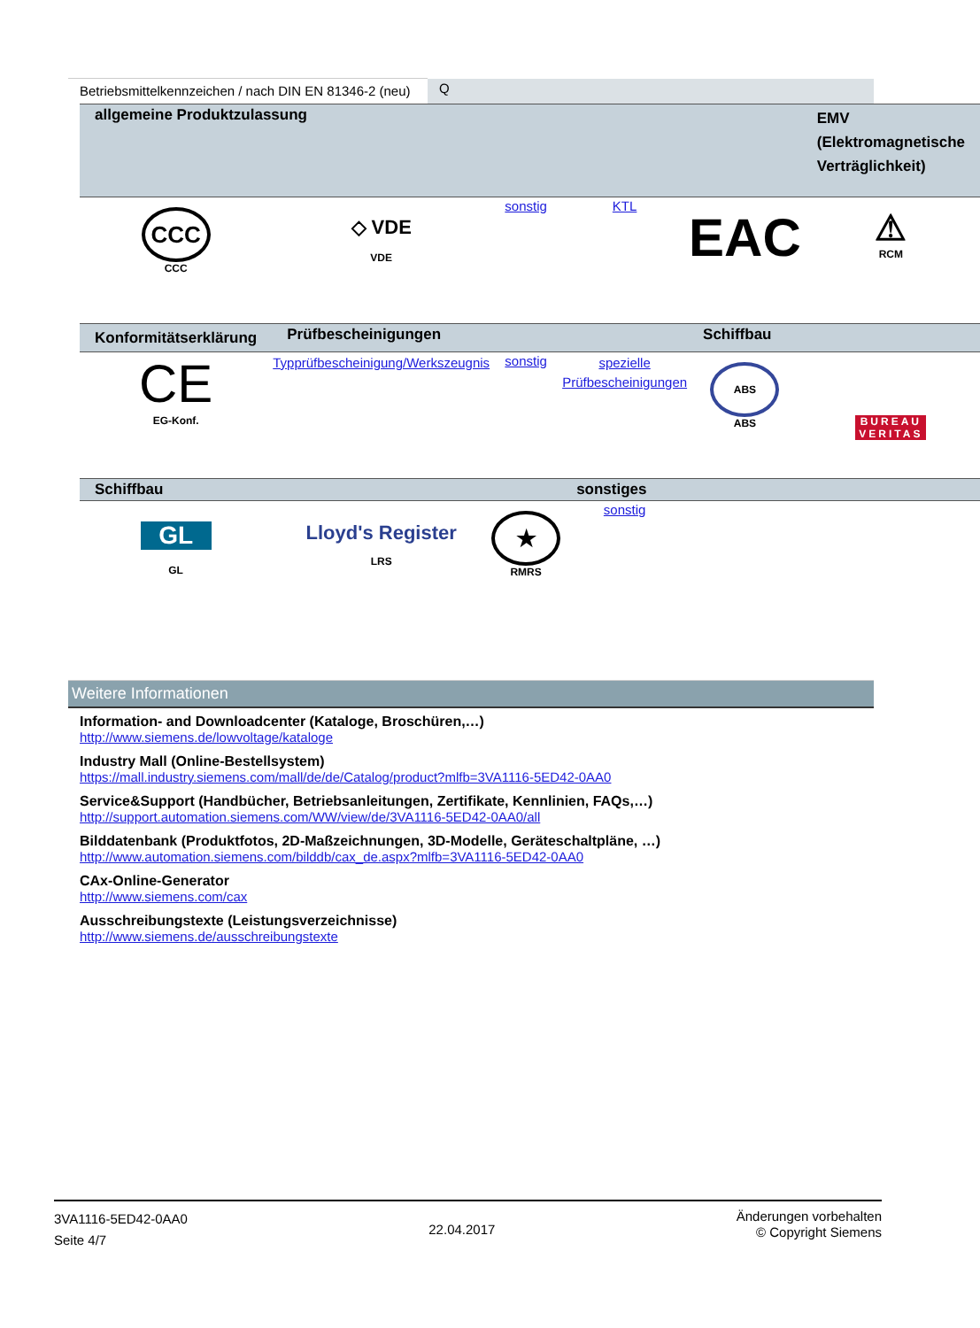| Betriebsmittelkennzeichen / nach DIN EN 81346-2 (neu) | Q |
| allgemeine Produktzulassung | | | | | EMV (Elektromagnetische Verträglichkeit) |
| --- | --- | --- | --- | --- | --- |
| CCC CCC | ◇ VDE VDE | sonstig | KTL | EAC | ⚠ RCM |
| Konformitätserklärung | Prüfbescheinigungen | | | Schiffbau | |
| CE EG-Konf. | Typprüfbescheinigung/Werkszeugnis | sonstig | spezielle Prüfbescheinigungen | ABS ABS | BUREAU VERITAS |
| Schiffbau | | | sonstiges | | |
| GL GL | Lloyd's Register LRS | ★ RMRS | sonstig | | |
Weitere Informationen
Information- and Downloadcenter (Kataloge, Broschüren,…)
http://www.siemens.de/lowvoltage/kataloge
Industry Mall (Online-Bestellsystem)
https://mall.industry.siemens.com/mall/de/de/Catalog/product?mlfb=3VA1116-5ED42-0AA0
Service&Support (Handbücher, Betriebsanleitungen, Zertifikate, Kennlinien, FAQs,…)
http://support.automation.siemens.com/WW/view/de/3VA1116-5ED42-0AA0/all
Bilddatenbank (Produktfotos, 2D-Maßzeichnungen, 3D-Modelle, Geräteschaltpläne, …)
http://www.automation.siemens.com/bilddb/cax_de.aspx?mlfb=3VA1116-5ED42-0AA0
CAx-Online-Generator
http://www.siemens.com/cax
Ausschreibungstexte (Leistungsverzeichnisse)
http://www.siemens.de/ausschreibungstexte
3VA1116-5ED42-0AA0
Seite 4/7
22.04.2017
Änderungen vorbehalten
© Copyright Siemens